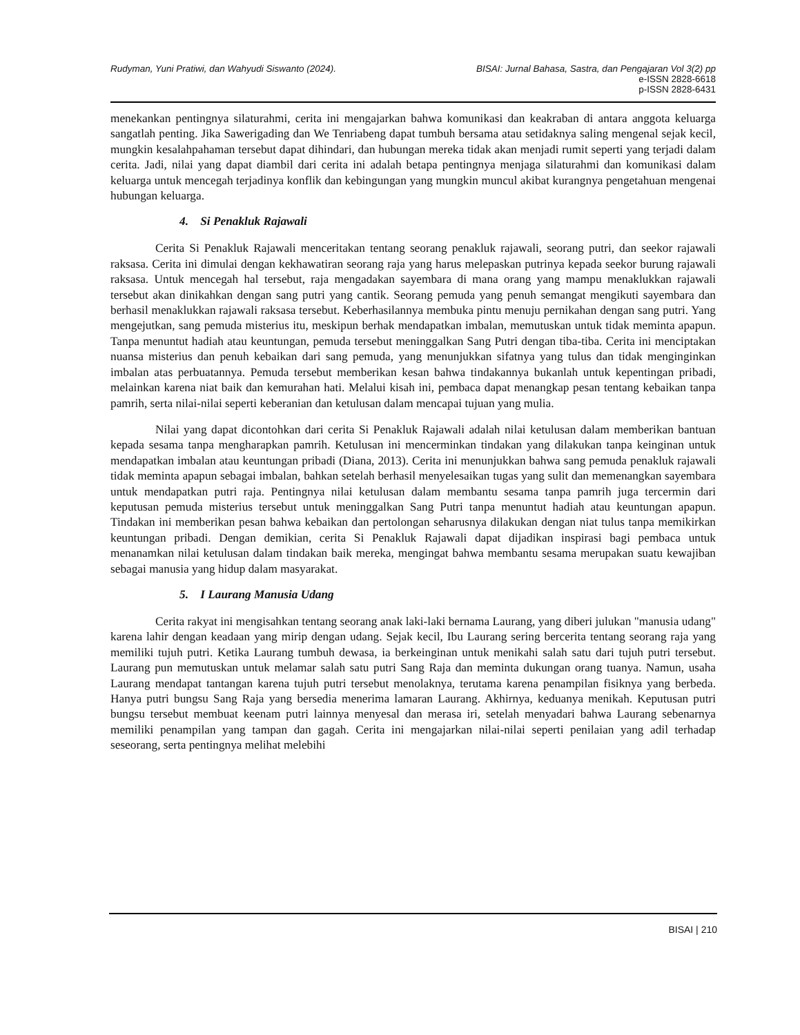Rudyman, Yuni Pratiwi, dan Wahyudi Siswanto (2024).
BISAI: Jurnal Bahasa, Sastra, dan Pengajaran Vol 3(2) pp
e-ISSN 2828-6618
p-ISSN 2828-6431
menekankan pentingnya silaturahmi, cerita ini mengajarkan bahwa komunikasi dan keakraban di antara anggota keluarga sangatlah penting. Jika Sawerigading dan We Tenriabeng dapat tumbuh bersama atau setidaknya saling mengenal sejak kecil, mungkin kesalahpahaman tersebut dapat dihindari, dan hubungan mereka tidak akan menjadi rumit seperti yang terjadi dalam cerita. Jadi, nilai yang dapat diambil dari cerita ini adalah betapa pentingnya menjaga silaturahmi dan komunikasi dalam keluarga untuk mencegah terjadinya konflik dan kebingungan yang mungkin muncul akibat kurangnya pengetahuan mengenai hubungan keluarga.
4. Si Penakluk Rajawali
Cerita Si Penakluk Rajawali menceritakan tentang seorang penakluk rajawali, seorang putri, dan seekor rajawali raksasa. Cerita ini dimulai dengan kekhawatiran seorang raja yang harus melepaskan putrinya kepada seekor burung rajawali raksasa. Untuk mencegah hal tersebut, raja mengadakan sayembara di mana orang yang mampu menaklukkan rajawali tersebut akan dinikahkan dengan sang putri yang cantik. Seorang pemuda yang penuh semangat mengikuti sayembara dan berhasil menaklukkan rajawali raksasa tersebut. Keberhasilannya membuka pintu menuju pernikahan dengan sang putri. Yang mengejutkan, sang pemuda misterius itu, meskipun berhak mendapatkan imbalan, memutuskan untuk tidak meminta apapun. Tanpa menuntut hadiah atau keuntungan, pemuda tersebut meninggalkan Sang Putri dengan tiba-tiba. Cerita ini menciptakan nuansa misterius dan penuh kebaikan dari sang pemuda, yang menunjukkan sifatnya yang tulus dan tidak menginginkan imbalan atas perbuatannya. Pemuda tersebut memberikan kesan bahwa tindakannya bukanlah untuk kepentingan pribadi, melainkan karena niat baik dan kemurahan hati. Melalui kisah ini, pembaca dapat menangkap pesan tentang kebaikan tanpa pamrih, serta nilai-nilai seperti keberanian dan ketulusan dalam mencapai tujuan yang mulia.
Nilai yang dapat dicontohkan dari cerita Si Penakluk Rajawali adalah nilai ketulusan dalam memberikan bantuan kepada sesama tanpa mengharapkan pamrih. Ketulusan ini mencerminkan tindakan yang dilakukan tanpa keinginan untuk mendapatkan imbalan atau keuntungan pribadi (Diana, 2013). Cerita ini menunjukkan bahwa sang pemuda penakluk rajawali tidak meminta apapun sebagai imbalan, bahkan setelah berhasil menyelesaikan tugas yang sulit dan memenangkan sayembara untuk mendapatkan putri raja. Pentingnya nilai ketulusan dalam membantu sesama tanpa pamrih juga tercermin dari keputusan pemuda misterius tersebut untuk meninggalkan Sang Putri tanpa menuntut hadiah atau keuntungan apapun. Tindakan ini memberikan pesan bahwa kebaikan dan pertolongan seharusnya dilakukan dengan niat tulus tanpa memikirkan keuntungan pribadi. Dengan demikian, cerita Si Penakluk Rajawali dapat dijadikan inspirasi bagi pembaca untuk menanamkan nilai ketulusan dalam tindakan baik mereka, mengingat bahwa membantu sesama merupakan suatu kewajiban sebagai manusia yang hidup dalam masyarakat.
5. I Laurang Manusia Udang
Cerita rakyat ini mengisahkan tentang seorang anak laki-laki bernama Laurang, yang diberi julukan "manusia udang" karena lahir dengan keadaan yang mirip dengan udang. Sejak kecil, Ibu Laurang sering bercerita tentang seorang raja yang memiliki tujuh putri. Ketika Laurang tumbuh dewasa, ia berkeinginan untuk menikahi salah satu dari tujuh putri tersebut. Laurang pun memutuskan untuk melamar salah satu putri Sang Raja dan meminta dukungan orang tuanya. Namun, usaha Laurang mendapat tantangan karena tujuh putri tersebut menolaknya, terutama karena penampilan fisiknya yang berbeda. Hanya putri bungsu Sang Raja yang bersedia menerima lamaran Laurang. Akhirnya, keduanya menikah. Keputusan putri bungsu tersebut membuat keenam putri lainnya menyesal dan merasa iri, setelah menyadari bahwa Laurang sebenarnya memiliki penampilan yang tampan dan gagah. Cerita ini mengajarkan nilai-nilai seperti penilaian yang adil terhadap seseorang, serta pentingnya melihat melebihi
BISAI | 210